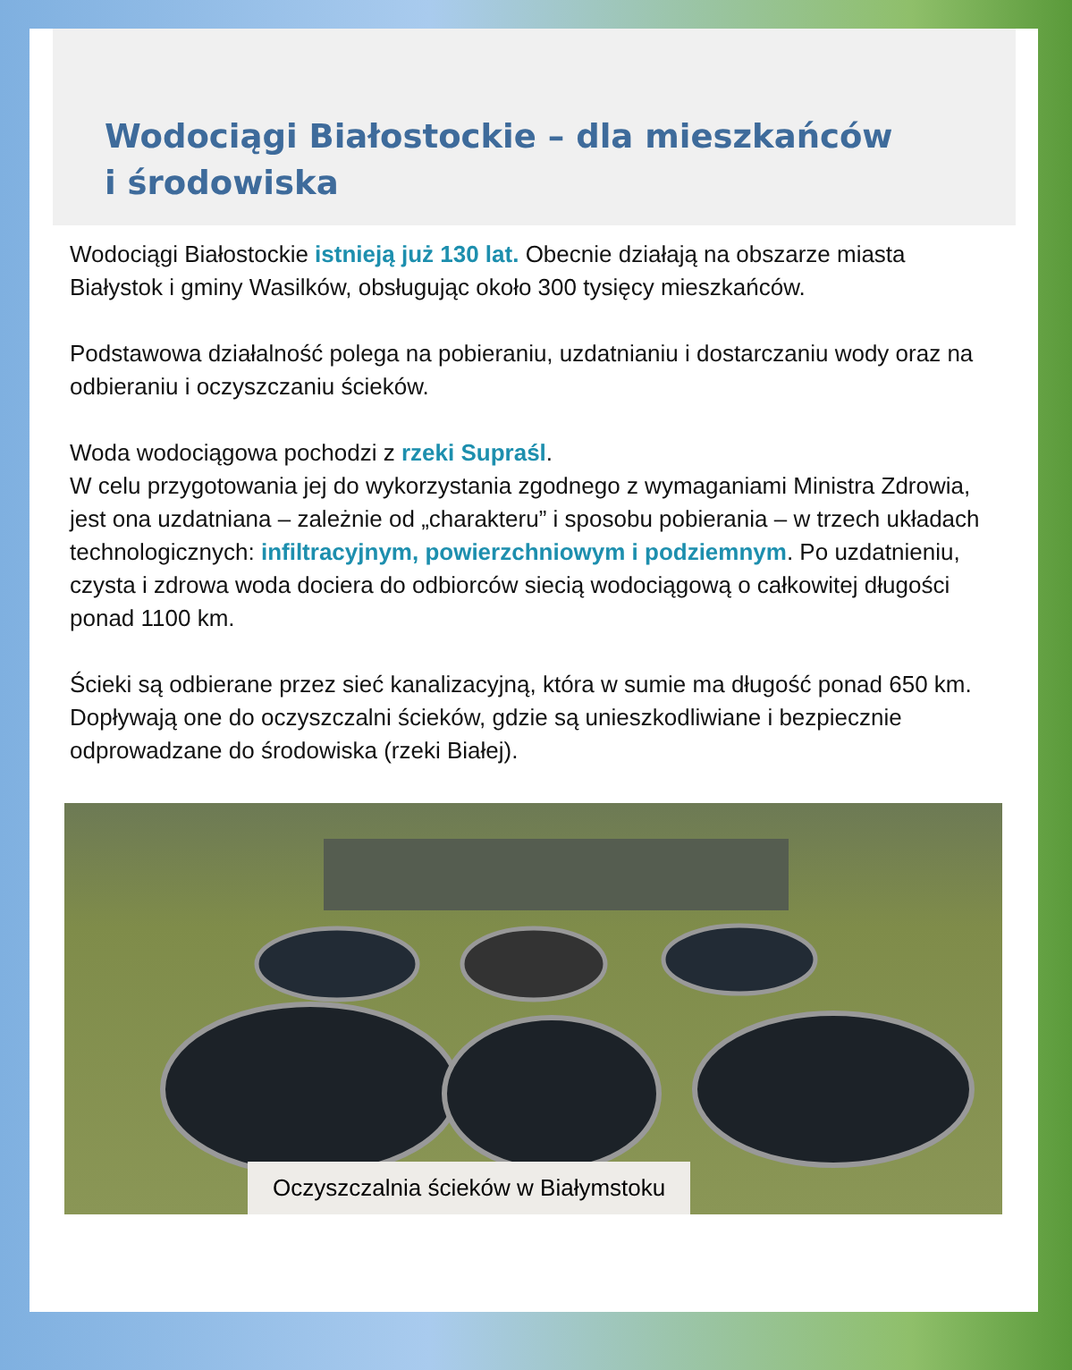Wodociągi Białostockie – dla mieszkańców
i środowiska
Wodociągi Białostockie istnieją już 130 lat. Obecnie działają na obszarze miasta Białystok i gminy Wasilków, obsługując około 300 tysięcy mieszkańców.
Podstawowa działalność polega na pobieraniu, uzdatnianiu i dostarczaniu wody oraz na odbieraniu i oczyszczaniu ścieków.
Woda wodociągowa pochodzi z rzeki Supraśl.
W celu przygotowania jej do wykorzystania zgodnego z wymaganiami Ministra Zdrowia, jest ona uzdatniana – zależnie od „charakteru” i sposobu pobierania – w trzech układach technologicznych: infiltracyjnym, powierzchniowym i podziemnym. Po uzdatnieniu, czysta i zdrowa woda dociera do odbiorców siecią wodociągową o całkowitej długości ponad 1100 km.
Ścieki są odbierane przez sieć kanalizacyjną, która w sumie ma długość ponad 650 km. Dopływają one do oczyszczalni ścieków, gdzie są unieszkodliwiane i bezpiecznie odprowadzane do środowiska (rzeki Białej).
Oczyszczalnia ścieków w Białymstoku